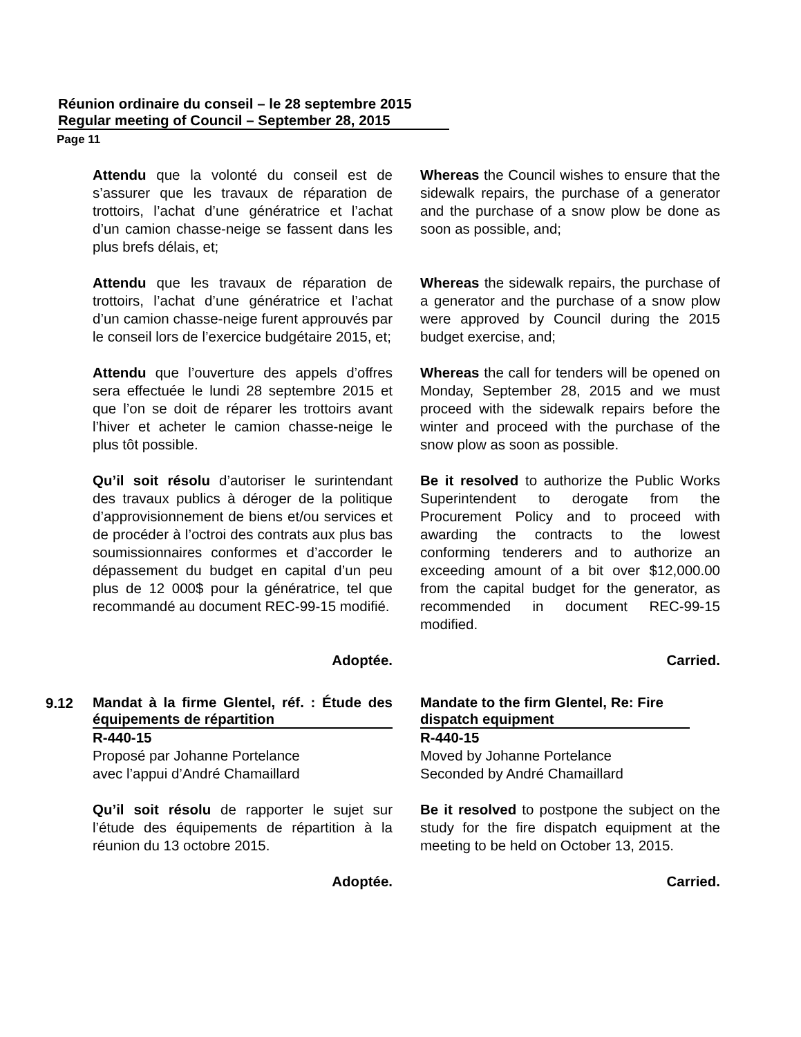Réunion ordinaire du conseil – le 28 septembre 2015
Regular meeting of Council – September 28, 2015
Page 11
Attendu que la volonté du conseil est de s’assurer que les travaux de réparation de trottoirs, l’achat d’une génératrice et l’achat d’un camion chasse-neige se fassent dans les plus brefs délais, et;
Whereas the Council wishes to ensure that the sidewalk repairs, the purchase of a generator and the purchase of a snow plow be done as soon as possible, and;
Attendu que les travaux de réparation de trottoirs, l’achat d’une génératrice et l’achat d’un camion chasse-neige furent approuvés par le conseil lors de l’exercice budgétaire 2015, et;
Whereas the sidewalk repairs, the purchase of a generator and the purchase of a snow plow were approved by Council during the 2015 budget exercise, and;
Attendu que l’ouverture des appels d’offres sera effectuée le lundi 28 septembre 2015 et que l’on se doit de réparer les trottoirs avant l’hiver et acheter le camion chasse-neige le plus tôt possible.
Whereas the call for tenders will be opened on Monday, September 28, 2015 and we must proceed with the sidewalk repairs before the winter and proceed with the purchase of the snow plow as soon as possible.
Qu’il soit résolu d’autoriser le surintendant des travaux publics à déroger de la politique d’approvisionnement de biens et/ou services et de procéder à l’octroi des contrats aux plus bas soumissionnaires conformes et d’accorder le dépassement du budget en capital d’un peu plus de 12 000$ pour la génératrice, tel que recommandé au document REC-99-15 modifié.
Be it resolved to authorize the Public Works Superintendent to derogate from the Procurement Policy and to proceed with awarding the contracts to the lowest conforming tenderers and to authorize an exceeding amount of a bit over $12,000.00 from the capital budget for the generator, as recommended in document REC-99-15 modified.
Adoptée. Carried.
9.12
Mandat à la firme Glentel, réf. : Étude des équipements de répartition
R-440-15
Proposé par Johanne Portelance
avec l’appui d’André Chamaillard
Mandate to the firm Glentel, Re: Fire dispatch equipment
R-440-15
Moved by Johanne Portelance
Seconded by André Chamaillard
Qu’il soit résolu de rapporter le sujet sur l’étude des équipements de répartition à la réunion du 13 octobre 2015.
Be it resolved to postpone the subject on the study for the fire dispatch equipment at the meeting to be held on October 13, 2015.
Adoptée. Carried.